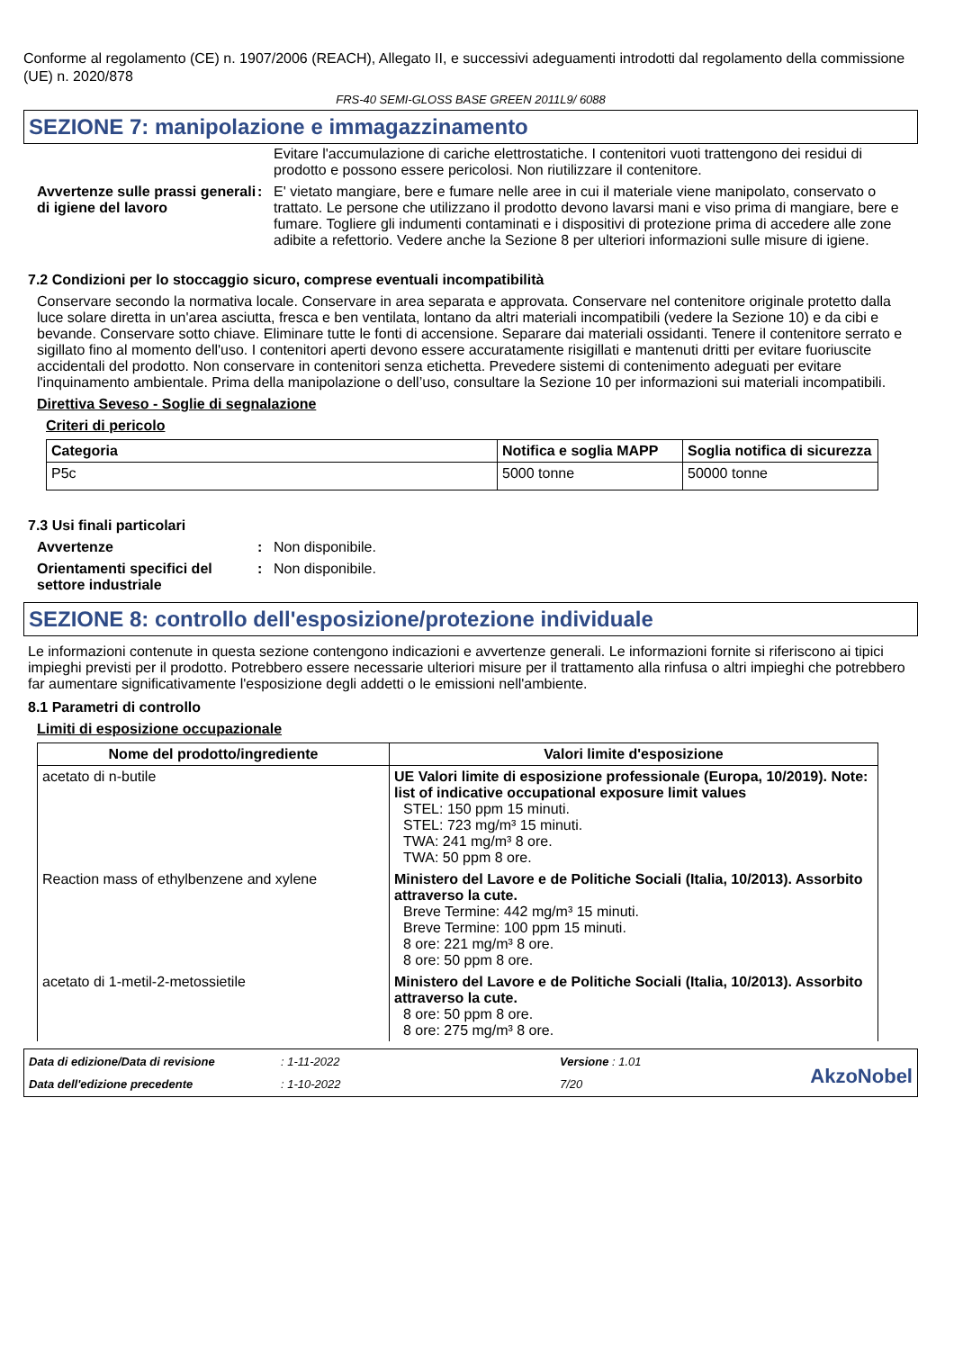Conforme al regolamento (CE) n. 1907/2006 (REACH), Allegato II, e successivi adeguamenti introdotti dal regolamento della commissione (UE) n. 2020/878
FRS-40 SEMI-GLOSS BASE GREEN 2011L9/ 6088
SEZIONE 7: manipolazione e immagazzinamento
Evitare l'accumulazione di cariche elettrostatiche. I contenitori vuoti trattengono dei residui di prodotto e possono essere pericolosi. Non riutilizzare il contenitore.
Avvertenze sulle prassi generali di igiene del lavoro
: E' vietato mangiare, bere e fumare nelle aree in cui il materiale viene manipolato, conservato o trattato. Le persone che utilizzano il prodotto devono lavarsi mani e viso prima di mangiare, bere e fumare. Togliere gli indumenti contaminati e i dispositivi di protezione prima di accedere alle zone adibite a refettorio. Vedere anche la Sezione 8 per ulteriori informazioni sulle misure di igiene.
7.2 Condizioni per lo stoccaggio sicuro, comprese eventuali incompatibilità
Conservare secondo la normativa locale. Conservare in area separata e approvata. Conservare nel contenitore originale protetto dalla luce solare diretta in un'area asciutta, fresca e ben ventilata, lontano da altri materiali incompatibili (vedere la Sezione 10) e da cibi e bevande. Conservare sotto chiave. Eliminare tutte le fonti di accensione. Separare dai materiali ossidanti. Tenere il contenitore serrato e sigillato fino al momento dell'uso. I contenitori aperti devono essere accuratamente risigillati e mantenuti dritti per evitare fuoriuscite accidentali del prodotto. Non conservare in contenitori senza etichetta. Prevedere sistemi di contenimento adeguati per evitare l'inquinamento ambientale. Prima della manipolazione o dell’uso, consultare la Sezione 10 per informazioni sui materiali incompatibili.
Direttiva Seveso - Soglie di segnalazione
Criteri di pericolo
| Categoria | Notifica e soglia MAPP | Soglia notifica di sicurezza |
| --- | --- | --- |
| P5c | 5000 tonne | 50000 tonne |
7.3 Usi finali particolari
Avvertenze : Non disponibile.
Orientamenti specifici del settore industriale
: Non disponibile.
SEZIONE 8: controllo dell'esposizione/protezione individuale
Le informazioni contenute in questa sezione contengono indicazioni e avvertenze generali. Le informazioni fornite si riferiscono ai tipici impieghi previsti per il prodotto. Potrebbero essere necessarie ulteriori misure per il trattamento alla rinfusa o altri impieghi che potrebbero far aumentare significativamente l'esposizione degli addetti o le emissioni nell'ambiente.
8.1 Parametri di controllo
Limiti di esposizione occupazionale
| Nome del prodotto/ingrediente | Valori limite d'esposizione |
| --- | --- |
| acetato di n-butile | UE Valori limite di esposizione professionale (Europa, 10/2019). Note: list of indicative occupational exposure limit values STEL: 150 ppm 15 minuti. STEL: 723 mg/m³ 15 minuti. TWA: 241 mg/m³ 8 ore. TWA: 50 ppm 8 ore. |
| Reaction mass of ethylbenzene and xylene | Ministero del Lavore e de Politiche Sociali (Italia, 10/2013). Assorbito attraverso la cute. Breve Termine: 442 mg/m³ 15 minuti. Breve Termine: 100 ppm 15 minuti. 8 ore: 221 mg/m³ 8 ore. 8 ore: 50 ppm 8 ore. |
| acetato di 1-metil-2-metossietile | Ministero del Lavore e de Politiche Sociali (Italia, 10/2013). Assorbito attraverso la cute. 8 ore: 50 ppm 8 ore. 8 ore: 275 mg/m³ 8 ore. |
Data di edizione/Data di revisione: 1-11-2022 Versione : 1.01 Data dell'edizione precedente: 1-10-2022 7/20 AkzoNobel